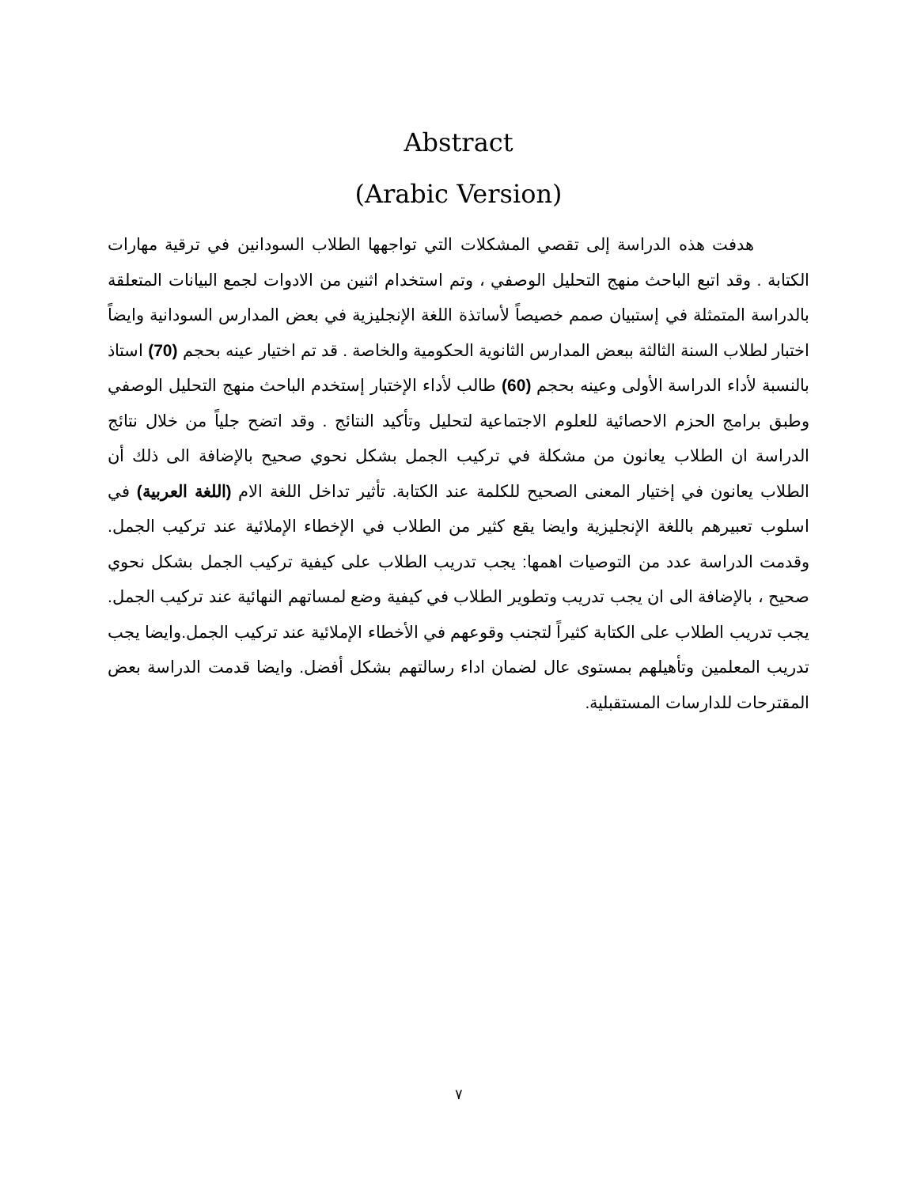Abstract
(Arabic Version)
هدفت هذه الدراسة إلى تقصي المشكلات التي تواجهها الطلاب السودانين في ترقية مهارات الكتابة . وقد اتبع الباحث منهج التحليل الوصفي ، وتم استخدام اثنين من الادوات لجمع البيانات المتعلقة بالدراسة المتمثلة في إستبيان صمم خصيصاً لأساتذة اللغة الإنجليزية في بعض المدارس السودانية وايضاً اختبار لطلاب السنة الثالثة ببعض المدارس الثانوية الحكومية والخاصة . قد تم اختيار عينه بحجم (70) استاذ بالنسبة لأداء الدراسة الأولى وعينه بحجم (60) طالب لأداء الإختبار إستخدم الباحث منهج التحليل الوصفي وطبق برامج الحزم الاحصائية للعلوم الاجتماعية لتحليل وتأكيد النتائج . وقد اتضح جلياً من خلال نتائج الدراسة ان الطلاب يعانون من مشكلة في تركيب الجمل بشكل نحوي صحيح بالإضافة الى ذلك أن الطلاب يعانون في إختيار المعنى الصحيح للكلمة عند الكتابة. تأثير تداخل اللغة الام (اللغة العربية) في اسلوب تعبيرهم باللغة الإنجليزية وايضا يقع كثير من الطلاب في الإخطاء الإملائية عند تركيب الجمل. وقدمت الدراسة عدد من التوصيات اهمها: يجب تدريب الطلاب على كيفية تركيب الجمل بشكل نحوي صحيح ، بالإضافة الى ان يجب تدريب وتطوير الطلاب في كيفية وضع لمساتهم النهائية عند تركيب الجمل. يجب تدريب الطلاب على الكتابة كثيراً لتجنب وقوعهم في الأخطاء الإملائية عند تركيب الجمل.وايضا يجب تدريب المعلمين وتأهيلهم بمستوى عال لضمان اداء رسالتهم بشكل أفضل. وايضا قدمت الدراسة بعض المقترحات للدارسات المستقبلية.
٧